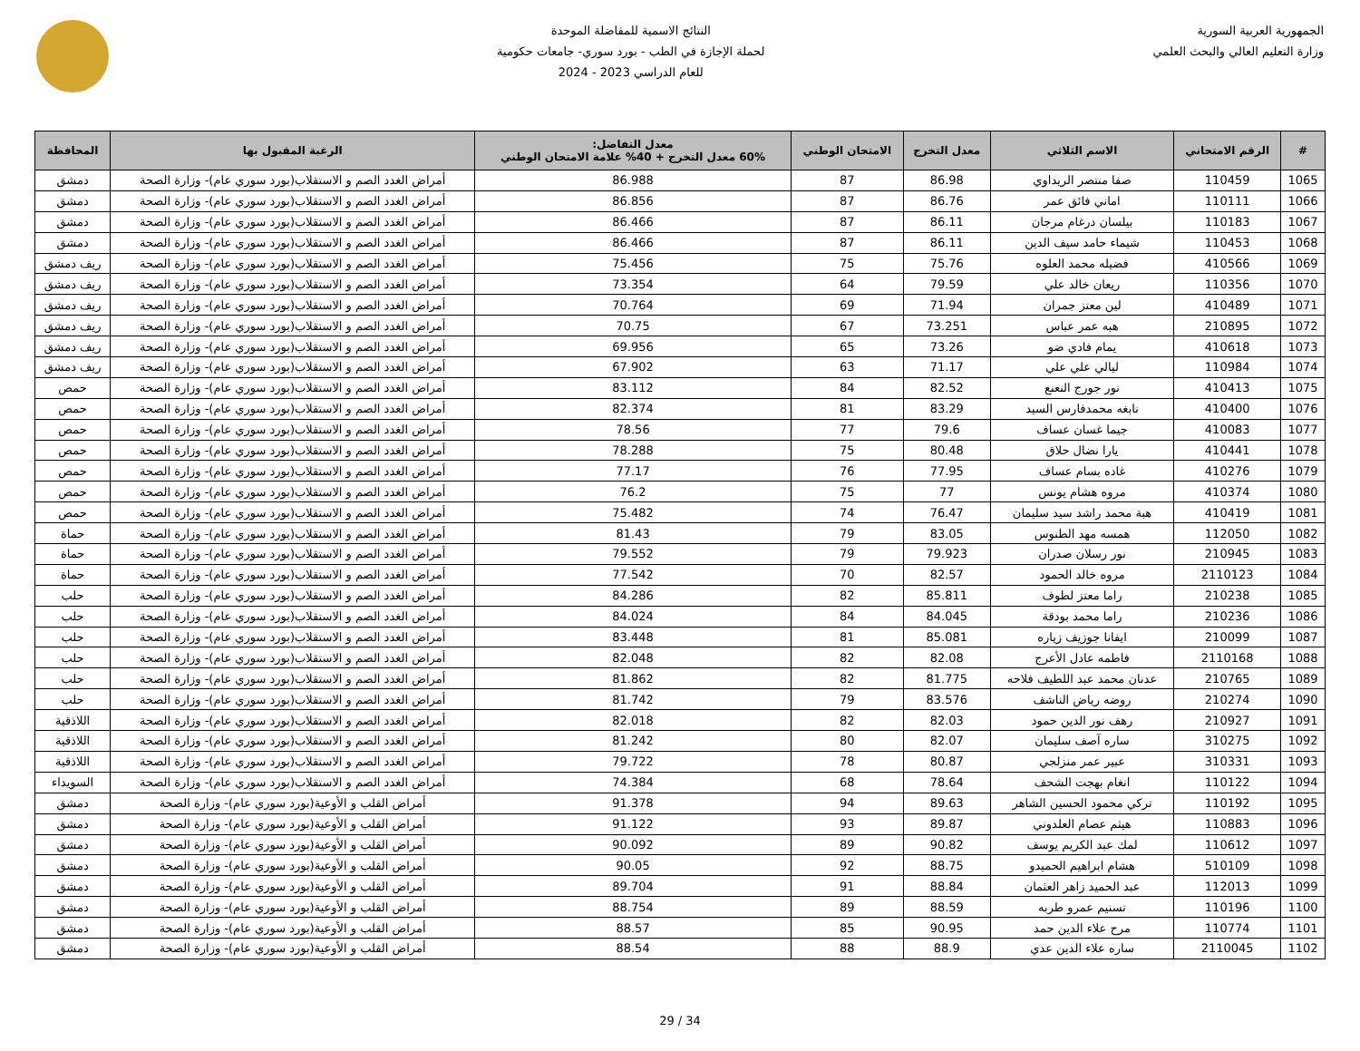الجمهورية العربية السورية
وزارة التعليم العالي والبحث العلمي
النتائج الاسمية للمفاضلة الموحدة
لحملة الإجازة في الطب - بورد سوري- جامعات حكومية
للعام الدراسي 2023 - 2024
| # | الرقم الامتحاني | الاسم الثلاثي | معدل التخرج | الامتحان الوطني | معدل التفاضل: 60% معدل التخرج + 40% علامة الامتحان الوطني | الرغبة المقبول بها | المحافظة |
| --- | --- | --- | --- | --- | --- | --- | --- |
| 1065 | 110459 | صفا منتصر الريداوي | 86.98 | 87 | 86.988 | أمراض الغدد الصم و الاستقلاب(بورد سوري عام)- وزارة الصحة | دمشق |
| 1066 | 110111 | اماني فائق عمر | 86.76 | 87 | 86.856 | أمراض الغدد الصم و الاستقلاب(بورد سوري عام)- وزارة الصحة | دمشق |
| 1067 | 110183 | بيلسان درغام مرجان | 86.11 | 87 | 86.466 | أمراض الغدد الصم و الاستقلاب(بورد سوري عام)- وزارة الصحة | دمشق |
| 1068 | 110453 | شيماء حامد سيف الدين | 86.11 | 87 | 86.466 | أمراض الغدد الصم و الاستقلاب(بورد سوري عام)- وزارة الصحة | دمشق |
| 1069 | 410566 | فضيله محمد العلوه | 75.76 | 75 | 75.456 | أمراض الغدد الصم و الاستقلاب(بورد سوري عام)- وزارة الصحة | ريف دمشق |
| 1070 | 110356 | ريعان خالد علي | 79.59 | 64 | 73.354 | أمراض الغدد الصم و الاستقلاب(بورد سوري عام)- وزارة الصحة | ريف دمشق |
| 1071 | 410489 | لين معتز جمران | 71.94 | 69 | 70.764 | أمراض الغدد الصم و الاستقلاب(بورد سوري عام)- وزارة الصحة | ريف دمشق |
| 1072 | 210895 | هبه عمر عباس | 73.251 | 67 | 70.75 | أمراض الغدد الصم و الاستقلاب(بورد سوري عام)- وزارة الصحة | ريف دمشق |
| 1073 | 410618 | يمام فادي ضو | 73.26 | 65 | 69.956 | أمراض الغدد الصم و الاستقلاب(بورد سوري عام)- وزارة الصحة | ريف دمشق |
| 1074 | 110984 | ليالي علي علي | 71.17 | 63 | 67.902 | أمراض الغدد الصم و الاستقلاب(بورد سوري عام)- وزارة الصحة | ريف دمشق |
| 1075 | 410413 | نور جورج النعنع | 82.52 | 84 | 83.112 | أمراض الغدد الصم و الاستقلاب(بورد سوري عام)- وزارة الصحة | حمص |
| 1076 | 410400 | نابغه محمدفارس السيد | 83.29 | 81 | 82.374 | أمراض الغدد الصم و الاستقلاب(بورد سوري عام)- وزارة الصحة | حمص |
| 1077 | 410083 | جيما غسان عساف | 79.6 | 77 | 78.56 | أمراض الغدد الصم و الاستقلاب(بورد سوري عام)- وزارة الصحة | حمص |
| 1078 | 410441 | يارا نضال حلاق | 80.48 | 75 | 78.288 | أمراض الغدد الصم و الاستقلاب(بورد سوري عام)- وزارة الصحة | حمص |
| 1079 | 410276 | غاده بسام عساف | 77.95 | 76 | 77.17 | أمراض الغدد الصم و الاستقلاب(بورد سوري عام)- وزارة الصحة | حمص |
| 1080 | 410374 | مروه هشام يونس | 77 | 75 | 76.2 | أمراض الغدد الصم و الاستقلاب(بورد سوري عام)- وزارة الصحة | حمص |
| 1081 | 410419 | هبة محمد راشد سيد سليمان | 76.47 | 74 | 75.482 | أمراض الغدد الصم و الاستقلاب(بورد سوري عام)- وزارة الصحة | حمص |
| 1082 | 112050 | همسه مهد الطنوس | 83.05 | 79 | 81.43 | أمراض الغدد الصم و الاستقلاب(بورد سوري عام)- وزارة الصحة | حماة |
| 1083 | 210945 | نور رسلان صدران | 79.923 | 79 | 79.552 | أمراض الغدد الصم و الاستقلاب(بورد سوري عام)- وزارة الصحة | حماة |
| 1084 | 2110123 | مروه خالد الحمود | 82.57 | 70 | 77.542 | أمراض الغدد الصم و الاستقلاب(بورد سوري عام)- وزارة الصحة | حماة |
| 1085 | 210238 | راما معتز لطوف | 85.811 | 82 | 84.286 | أمراض الغدد الصم و الاستقلاب(بورد سوري عام)- وزارة الصحة | حلب |
| 1086 | 210236 | راما محمد بودقة | 84.045 | 84 | 84.024 | أمراض الغدد الصم و الاستقلاب(بورد سوري عام)- وزارة الصحة | حلب |
| 1087 | 210099 | ايفانا جوزيف زياره | 85.081 | 81 | 83.448 | أمراض الغدد الصم و الاستقلاب(بورد سوري عام)- وزارة الصحة | حلب |
| 1088 | 2110168 | فاطمه عادل الأعرج | 82.08 | 82 | 82.048 | أمراض الغدد الصم و الاستقلاب(بورد سوري عام)- وزارة الصحة | حلب |
| 1089 | 210765 | عدنان محمد عبد اللطيف فلاحه | 81.775 | 82 | 81.862 | أمراض الغدد الصم و الاستقلاب(بورد سوري عام)- وزارة الصحة | حلب |
| 1090 | 210274 | روضه رياض الناشف | 83.576 | 79 | 81.742 | أمراض الغدد الصم و الاستقلاب(بورد سوري عام)- وزارة الصحة | حلب |
| 1091 | 210927 | رهف نور الدين حمود | 82.03 | 82 | 82.018 | أمراض الغدد الصم و الاستقلاب(بورد سوري عام)- وزارة الصحة | اللاذقية |
| 1092 | 310275 | ساره آصف سليمان | 82.07 | 80 | 81.242 | أمراض الغدد الصم و الاستقلاب(بورد سوري عام)- وزارة الصحة | اللاذقية |
| 1093 | 310331 | عبير عمر منزلجي | 80.87 | 78 | 79.722 | أمراض الغدد الصم و الاستقلاب(بورد سوري عام)- وزارة الصحة | اللاذقية |
| 1094 | 110122 | انغام بهجت الشحف | 78.64 | 68 | 74.384 | أمراض الغدد الصم و الاستقلاب(بورد سوري عام)- وزارة الصحة | السويداء |
| 1095 | 110192 | تركي محمود الحسين الشاهر | 89.63 | 94 | 91.378 | أمراض القلب و الأوعية(بورد سوري عام)- وزارة الصحة | دمشق |
| 1096 | 110883 | هيثم عصام العلدوني | 89.87 | 93 | 91.122 | أمراض القلب و الأوعية(بورد سوري عام)- وزارة الصحة | دمشق |
| 1097 | 110612 | لمك عبد الكريم يوسف | 90.82 | 89 | 90.092 | أمراض القلب و الأوعية(بورد سوري عام)- وزارة الصحة | دمشق |
| 1098 | 510109 | هشام ابراهيم الحميدو | 88.75 | 92 | 90.05 | أمراض القلب و الأوعية(بورد سوري عام)- وزارة الصحة | دمشق |
| 1099 | 112013 | عبد الحميد زاهر العثمان | 88.84 | 91 | 89.704 | أمراض القلب و الأوعية(بورد سوري عام)- وزارة الصحة | دمشق |
| 1100 | 110196 | تسنيم عمرو طربه | 88.59 | 89 | 88.754 | أمراض القلب و الأوعية(بورد سوري عام)- وزارة الصحة | دمشق |
| 1101 | 110774 | مرح علاء الدين حمد | 90.95 | 85 | 88.57 | أمراض القلب و الأوعية(بورد سوري عام)- وزارة الصحة | دمشق |
| 1102 | 2110045 | ساره علاء الدين عدي | 88.9 | 88 | 88.54 | أمراض القلب و الأوعية(بورد سوري عام)- وزارة الصحة | دمشق |
29 / 34